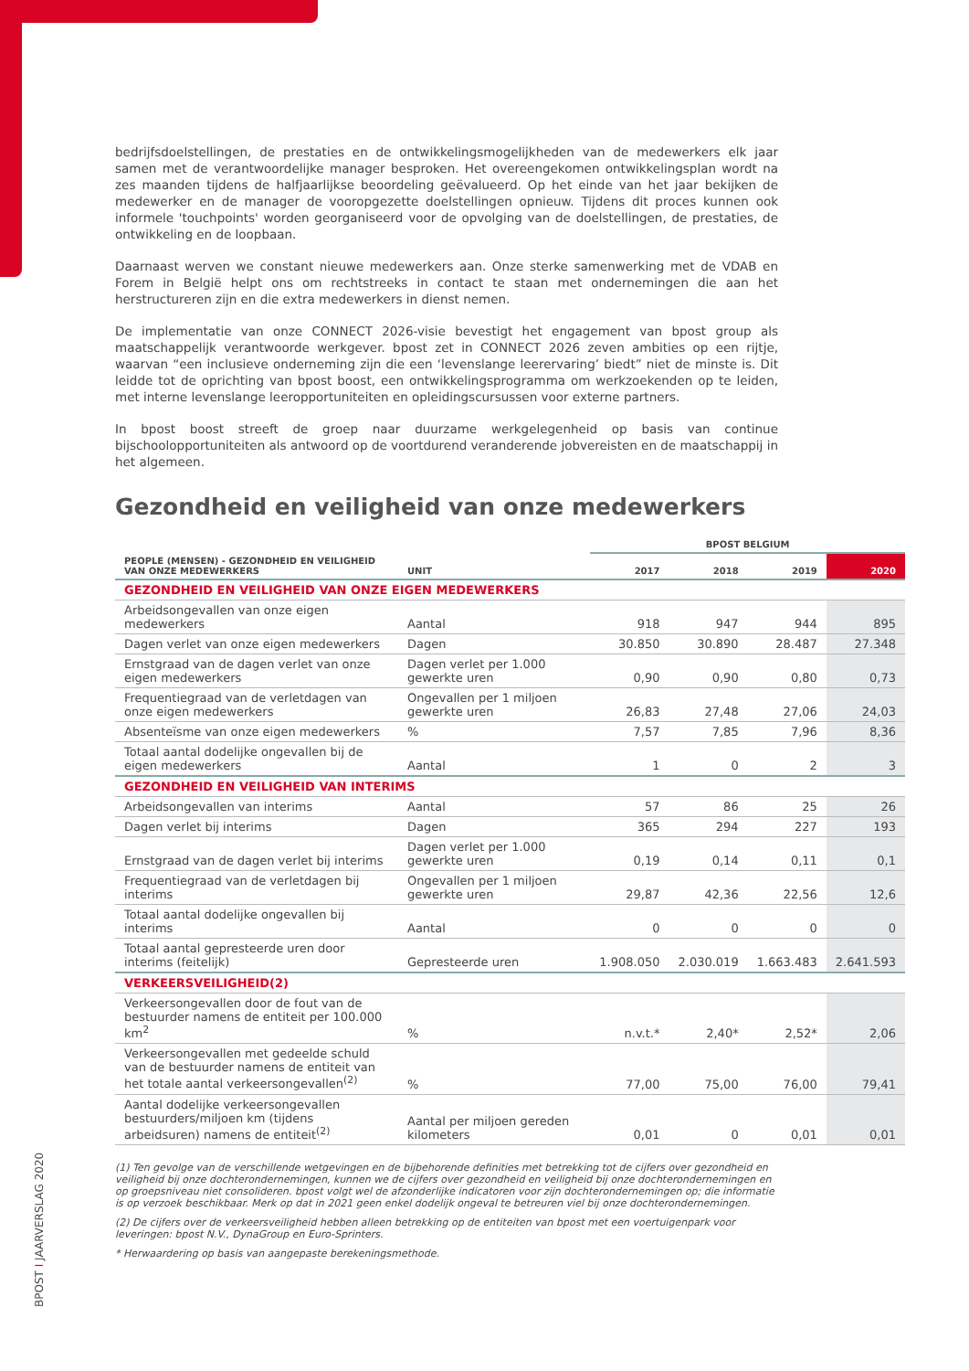bedrijfsdoelstellingen, de prestaties en de ontwikkelingsmogelijkheden van de medewerkers elk jaar samen met de verantwoordelijke manager besproken. Het overeengekomen ontwikkelingsplan wordt na zes maanden tijdens de halfjaarlijkse beoordeling geëvalueerd. Op het einde van het jaar bekijken de medewerker en de manager de vooropgezette doelstellingen opnieuw. Tijdens dit proces kunnen ook informele 'touchpoints' worden georganiseerd voor de opvolging van de doelstellingen, de prestaties, de ontwikkeling en de loopbaan.
Daarnaast werven we constant nieuwe medewerkers aan. Onze sterke samenwerking met de VDAB en Forem in België helpt ons om rechtstreeks in contact te staan met ondernemingen die aan het herstructureren zijn en die extra medewerkers in dienst nemen.
De implementatie van onze CONNECT 2026-visie bevestigt het engagement van bpost group als maatschappelijk verantwoorde werkgever. bpost zet in CONNECT 2026 zeven ambities op een rijtje, waarvan “een inclusieve onderneming zijn die een ‘levenslange leerervaring’ biedt” niet de minste is. Dit leidde tot de oprichting van bpost boost, een ontwikkelingsprogramma om werkzoekenden op te leiden, met interne levenslange leeropportuniteiten en opleidingscursussen voor externe partners.
In bpost boost streeft de groep naar duurzame werkgelegenheid op basis van continue bijschoolopportuniteiten als antwoord op de voortdurend veranderende jobvereisten en de maatschappij in het algemeen.
Gezondheid en veiligheid van onze medewerkers
| | | BPOST BELGIUM | | | |
| PEOPLE (MENSEN) - GEZONDHEID EN VEILIGHEID VAN ONZE MEDEWERKERS | UNIT | 2017 | 2018 | 2019 | 2020 |
| GEZONDHEID EN VEILIGHEID VAN ONZE EIGEN MEDEWERKERS | | | | | |
| Arbeidsongevallen van onze eigen medewerkers | Aantal | 918 | 947 | 944 | 895 |
| Dagen verlet van onze eigen medewerkers | Dagen | 30.850 | 30.890 | 28.487 | 27.348 |
| Ernstgraad van de dagen verlet van onze eigen medewerkers | Dagen verlet per 1.000 gewerkte uren | 0,90 | 0,90 | 0,80 | 0,73 |
| Frequentiegraad van de verletdagen van onze eigen medewerkers | Ongevallen per 1 miljoen gewerkte uren | 26,83 | 27,48 | 27,06 | 24,03 |
| Absenteïsme van onze eigen medewerkers | % | 7,57 | 7,85 | 7,96 | 8,36 |
| Totaal aantal dodelijke ongevallen bij de eigen medewerkers | Aantal | 1 | 0 | 2 | 3 |
| GEZONDHEID EN VEILIGHEID VAN INTERIMS | | | | | |
| Arbeidsongevallen van interims | Aantal | 57 | 86 | 25 | 26 |
| Dagen verlet bij interims | Dagen | 365 | 294 | 227 | 193 |
| Ernstgraad van de dagen verlet bij interims | Dagen verlet per 1.000 gewerkte uren | 0,19 | 0,14 | 0,11 | 0,1 |
| Frequentiegraad van de verletdagen bij interims | Ongevallen per 1 miljoen gewerkte uren | 29,87 | 42,36 | 22,56 | 12,6 |
| Totaal aantal dodelijke ongevallen bij interims | Aantal | 0 | 0 | 0 | 0 |
| Totaal aantal gepresteerde uren door interims (feitelijk) | Gepresteerde uren | 1.908.050 | 2.030.019 | 1.663.483 | 2.641.593 |
| VERKEERSVEILIGHEID(2) | | | | | |
| Verkeersongevallen door de fout van de bestuurder namens de entiteit per 100.000 km<sup>2</sup> | % | n.v.t.* | 2,40* | 2,52* | 2,06 |
| Verkeersongevallen met gedeelde schuld van de bestuurder namens de entiteit van het totale aantal verkeersongevallen<sup>(2)</sup> | % | 77,00 | 75,00 | 76,00 | 79,41 |
| Aantal dodelijke verkeersongevallen bestuurders/miljoen km (tijdens arbeidsuren) namens de entiteit<sup>(2)</sup> | Aantal per miljoen gereden kilometers | 0,01 | 0 | 0,01 | 0,01 |
(1) Ten gevolge van de verschillende wetgevingen en de bijbehorende definities met betrekking tot de cijfers over gezondheid en veiligheid bij onze dochterondernemingen, kunnen we de cijfers over gezondheid en veiligheid bij onze dochterondernemingen en op groepsniveau niet consolideren. bpost volgt wel de afzonderlijke indicatoren voor zijn dochterondernemingen op; die informatie is op verzoek beschikbaar. Merk op dat in 2021 geen enkel dodelijk ongeval te betreuren viel bij onze dochterondernemingen.
(2) De cijfers over de verkeersveiligheid hebben alleen betrekking op de entiteiten van bpost met een voertuigenpark voor leveringen: bpost N.V., DynaGroup en Euro-Sprinters.
* Herwaardering op basis van aangepaste berekeningsmethode.
BPOST I JAARVERSLAG 2020